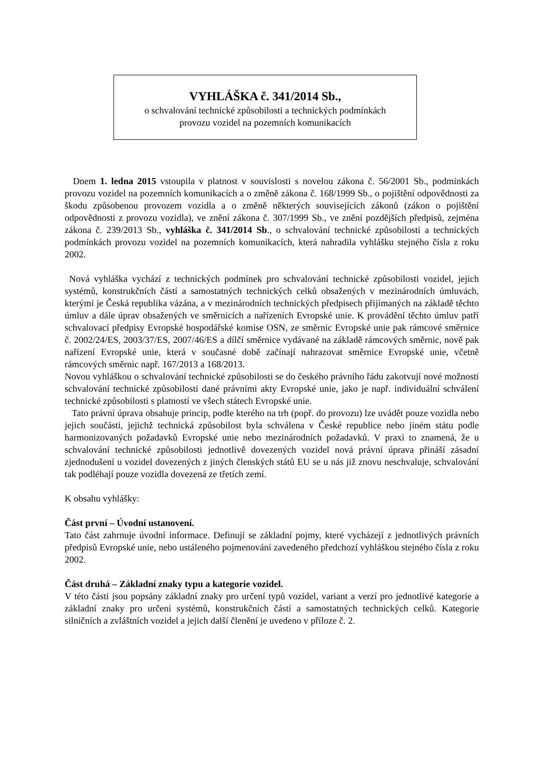VYHLÁŠKA č. 341/2014 Sb.,
o schvalování technické způsobilosti a technických podmínkách
provozu vozidel na pozemních komunikacích
Dnem 1. ledna 2015 vstoupila v platnost v souvislosti s novelou zákona č. 56/2001 Sb., podmínkách provozu vozidel na pozemních komunikacích a o změně zákona č. 168/1999 Sb., o pojištění odpovědnosti za škodu způsobenou provozem vozidla a o změně některých souvisejících zákonů (zákon o pojištění odpovědnosti z provozu vozidla), ve znění zákona č. 307/1999 Sb., ve znění pozdějších předpisů, zejména zákona č. 239/2013 Sb., vyhláška č. 341/2014 Sb., o schvalování technické způsobilosti a technických podmínkách provozu vozidel na pozemních komunikacích, která nahradila vyhlášku stejného čísla z roku 2002.
Nová vyhláška vychází z technických podmínek pro schvalování technické způsobilosti vozidel, jejich systémů, konstrukčních částí a samostatných technických celků obsažených v mezinárodních úmluvách, kterými je Česká republika vázána, a v mezinárodních technických předpisech přijímaných na základě těchto úmluv a dále úprav obsažených ve směrnicích a nařízeních Evropské unie. K provádění těchto úmluv patří schvalovací předpisy Evropské hospodářské komise OSN, ze směrnic Evropské unie pak rámcové směrnice č. 2002/24/ES, 2003/37/ES, 2007/46/ES a dílčí směrnice vydávané na základě rámcových směrnic, nově pak nařízení Evropské unie, která v současné době začínají nahrazovat směrnice Evropské unie, včetně rámcových směrnic např. 167/2013 a 168/2013.
Novou vyhláškou o schvalování technické způsobilosti se do českého právního řádu zakotvují nové možnosti schvalování technické způsobilosti dané právními akty Evropské unie, jako je např. individuální schválení technické způsobilosti s platností ve všech státech Evropské unie.
Tato právní úprava obsahuje princip, podle kterého na trh (popř. do provozu) lze uvádět pouze vozidla nebo jejich součásti, jejichž technická způsobilost byla schválena v České republice nebo jiném státu podle harmonizovaných požadavků Evropské unie nebo mezinárodních požadavků. V praxi to znamená, že u schvalování technické způsobilosti jednotlivě dovezených vozidel nová právní úprava přináší zásadní zjednodušení u vozidel dovezených z jiných členských států EU se u nás již znovu neschvaluje, schvalování tak podléhají pouze vozidla dovezená ze třetích zemí.
K obsahu vyhlášky:
Část první – Úvodní ustanovení.
Tato část zahrnuje úvodní informace. Definují se základní pojmy, které vycházejí z jednotlivých právních předpisů Evropské unie, nebo ustáleného pojmenování zavedeného předchozí vyhláškou stejného čísla z roku 2002.
Část druhá – Základní znaky typu a kategorie vozidel.
V této části jsou popsány základní znaky pro určení typů vozidel, variant a verzí pro jednotlivé kategorie a základní znaky pro určení systémů, konstrukčních částí a samostatných technických celků. Kategorie silničních a zvláštních vozidel a jejich další členění je uvedeno v příloze č. 2.